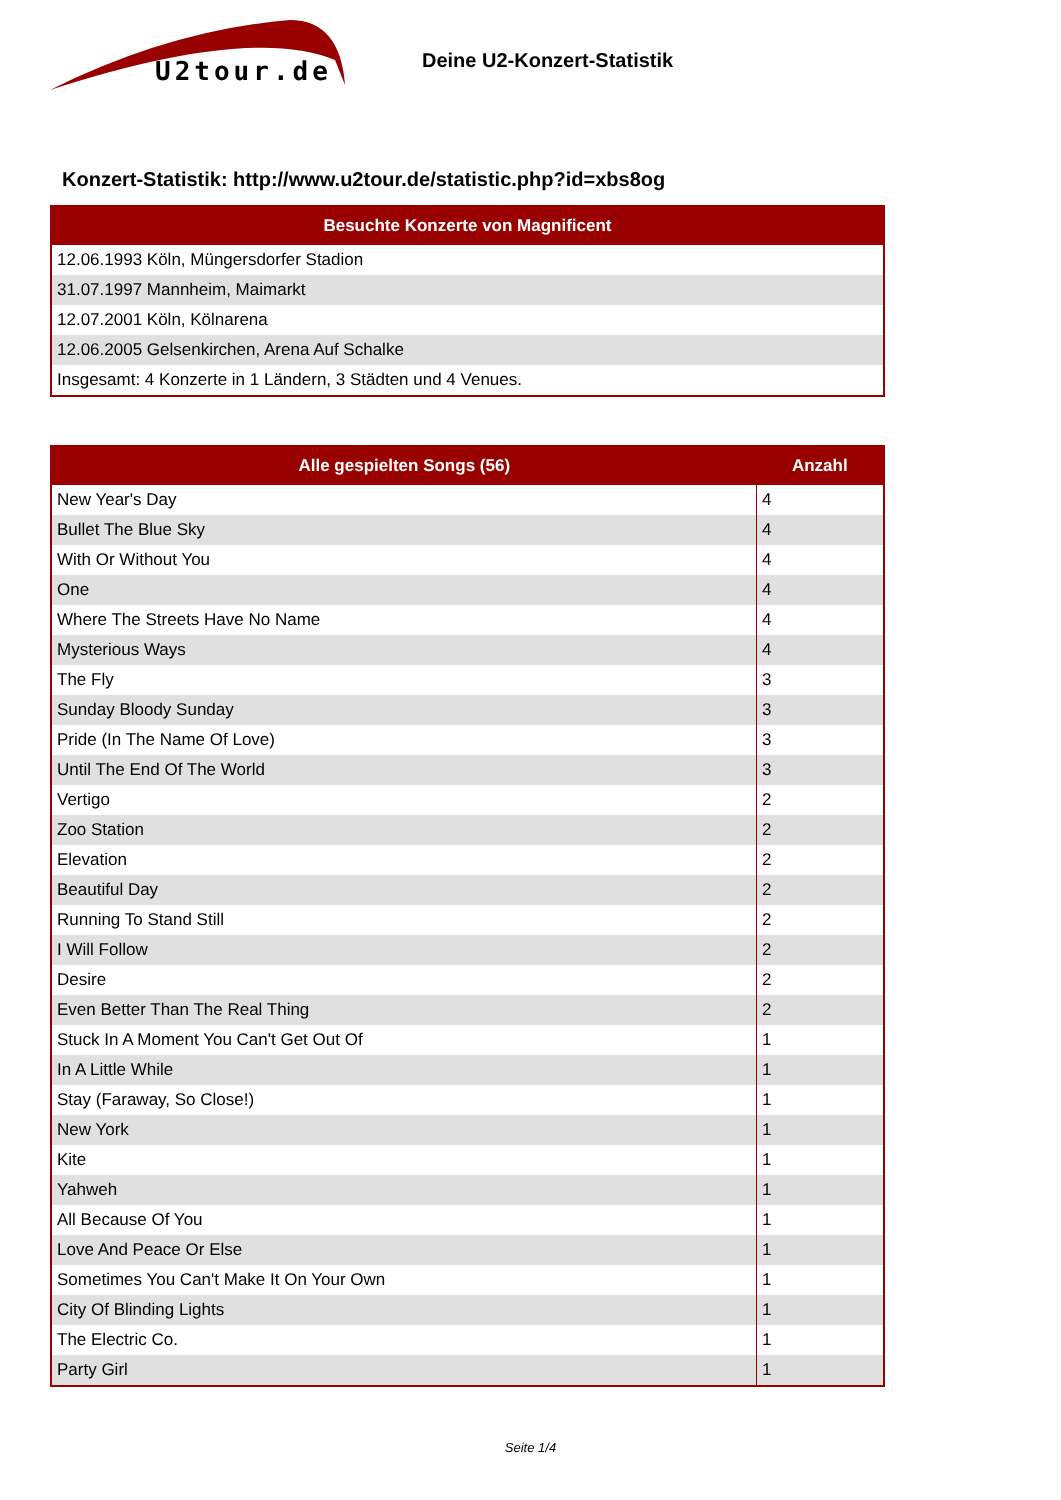U2tour.de
Deine U2-Konzert-Statistik
Konzert-Statistik: http://www.u2tour.de/statistic.php?id=xbs8og
| Besuchte Konzerte von Magnificent |
| --- |
| 12.06.1993 Köln, Müngersdorfer Stadion |
| 31.07.1997 Mannheim, Maimarkt |
| 12.07.2001 Köln, Kölnarena |
| 12.06.2005 Gelsenkirchen, Arena Auf Schalke |
| Insgesamt: 4 Konzerte in 1 Ländern, 3 Städten und 4 Venues. |
| Alle gespielten Songs (56) | Anzahl |
| --- | --- |
| New Year's Day | 4 |
| Bullet The Blue Sky | 4 |
| With Or Without You | 4 |
| One | 4 |
| Where The Streets Have No Name | 4 |
| Mysterious Ways | 4 |
| The Fly | 3 |
| Sunday Bloody Sunday | 3 |
| Pride (In The Name Of Love) | 3 |
| Until The End Of The World | 3 |
| Vertigo | 2 |
| Zoo Station | 2 |
| Elevation | 2 |
| Beautiful Day | 2 |
| Running To Stand Still | 2 |
| I Will Follow | 2 |
| Desire | 2 |
| Even Better Than The Real Thing | 2 |
| Stuck In A Moment You Can't Get Out Of | 1 |
| In A Little While | 1 |
| Stay (Faraway, So Close!) | 1 |
| New York | 1 |
| Kite | 1 |
| Yahweh | 1 |
| All Because Of You | 1 |
| Love And Peace Or Else | 1 |
| Sometimes You Can't Make It On Your Own | 1 |
| City Of Blinding Lights | 1 |
| The Electric Co. | 1 |
| Party Girl | 1 |
Seite 1/4